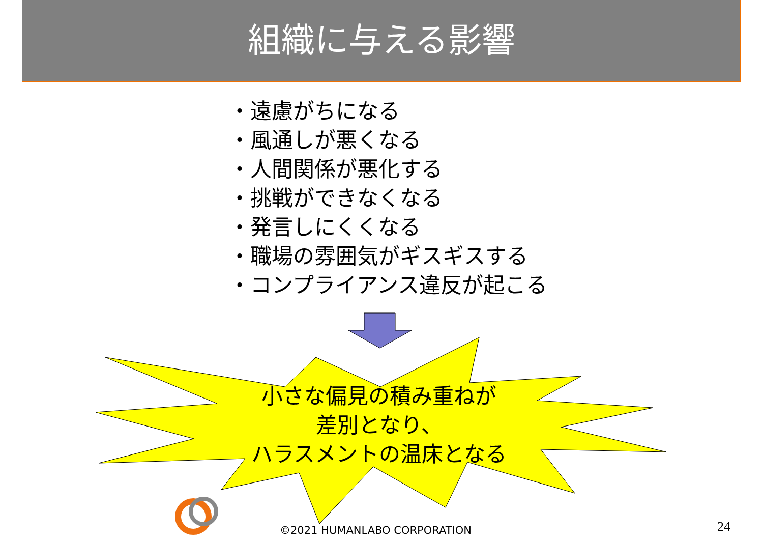組織に与える影響
・遠慮がちになる
・風通しが悪くなる
・人間関係が悪化する
・挑戦ができなくなる
・発言しにくくなる
・職場の雰囲気がギスギスする
・コンプライアンス違反が起こる
小さな偏見の積み重ねが
差別となり、
ハラスメントの温床となる
©2021 HUMANLABO CORPORATION 24